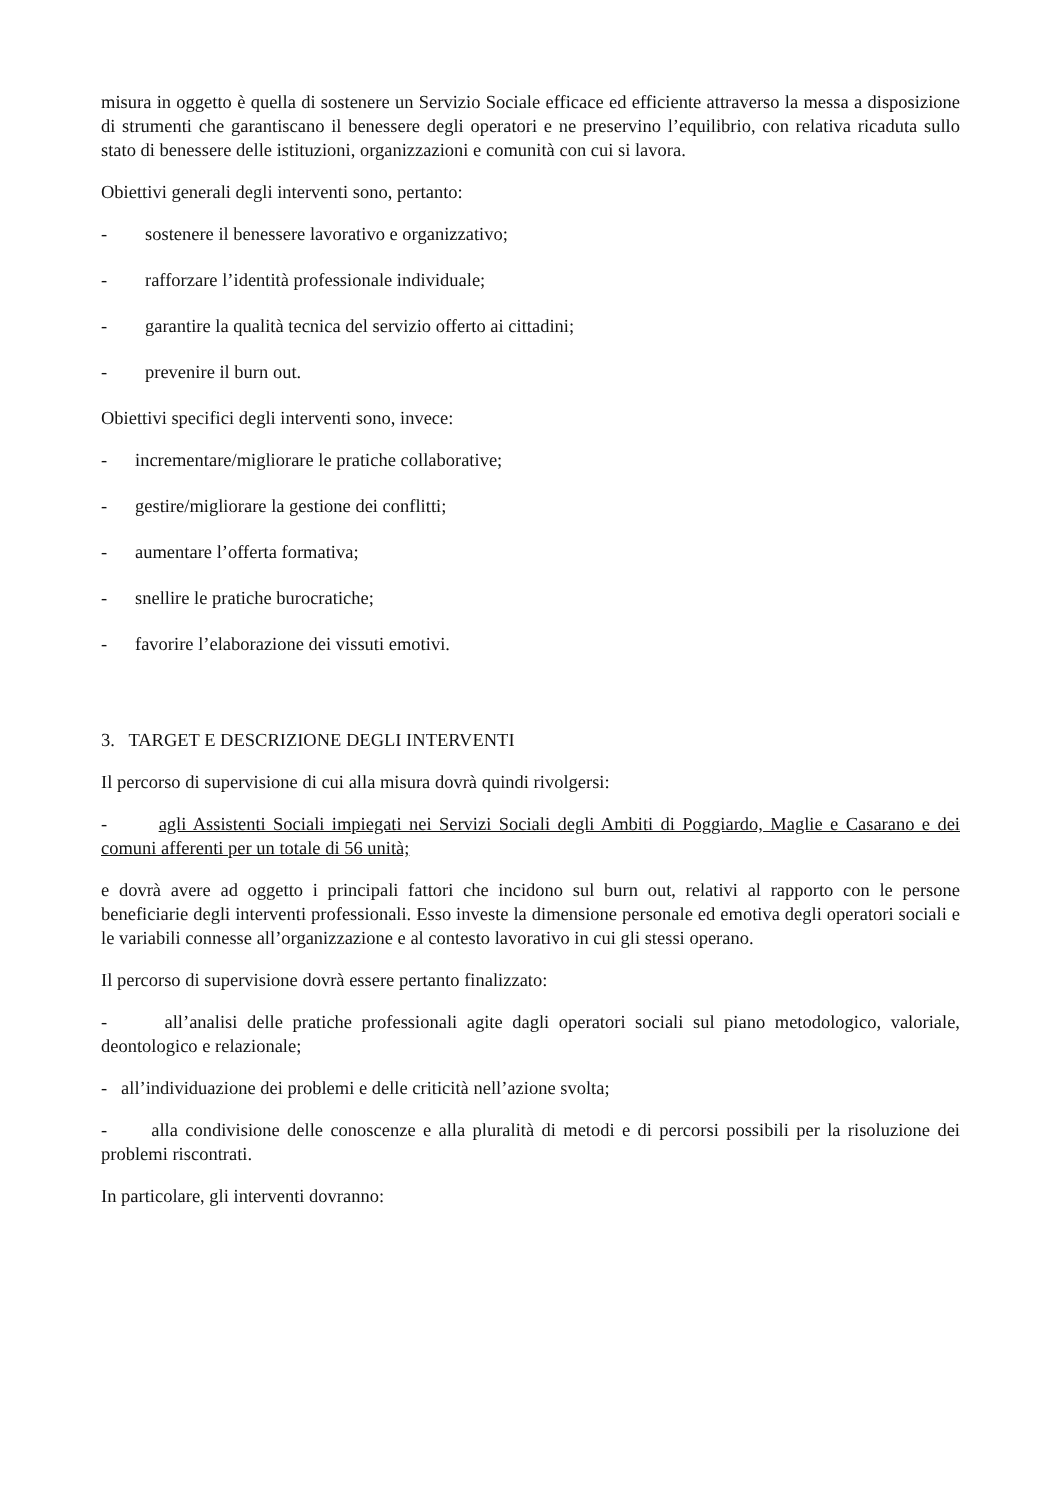misura in oggetto è quella di sostenere un Servizio Sociale efficace ed efficiente attraverso la messa a disposizione di strumenti che garantiscano il benessere degli operatori e ne preservino l’equilibrio, con relativa ricaduta sullo stato di benessere delle istituzioni, organizzazioni e comunità con cui si lavora.
Obiettivi generali degli interventi sono, pertanto:
- sostenere il benessere lavorativo e organizzativo;
- rafforzare l’identità professionale individuale;
- garantire la qualità tecnica del servizio offerto ai cittadini;
- prevenire il burn out.
Obiettivi specifici degli interventi sono, invece:
- incrementare/migliorare le pratiche collaborative;
- gestire/migliorare la gestione dei conflitti;
- aumentare l’offerta formativa;
- snellire le pratiche burocratiche;
- favorire l’elaborazione dei vissuti emotivi.
3. TARGET E DESCRIZIONE DEGLI INTERVENTI
Il percorso di supervisione di cui alla misura dovrà quindi rivolgersi:
- agli Assistenti Sociali impiegati nei Servizi Sociali degli Ambiti di Poggiardo, Maglie e Casarano e dei comuni afferenti per un totale di 56 unità;
e dovrà avere ad oggetto i principali fattori che incidono sul burn out, relativi al rapporto con le persone beneficiarie degli interventi professionali. Esso investe la dimensione personale ed emotiva degli operatori sociali e le variabili connesse all’organizzazione e al contesto lavorativo in cui gli stessi operano.
Il percorso di supervisione dovrà essere pertanto finalizzato:
- all’analisi delle pratiche professionali agite dagli operatori sociali sul piano metodologico, valoriale, deontologico e relazionale;
- all’individuazione dei problemi e delle criticità nell’azione svolta;
- alla condivisione delle conoscenze e alla pluralità di metodi e di percorsi possibili per la risoluzione dei problemi riscontrati.
In particolare, gli interventi dovranno: